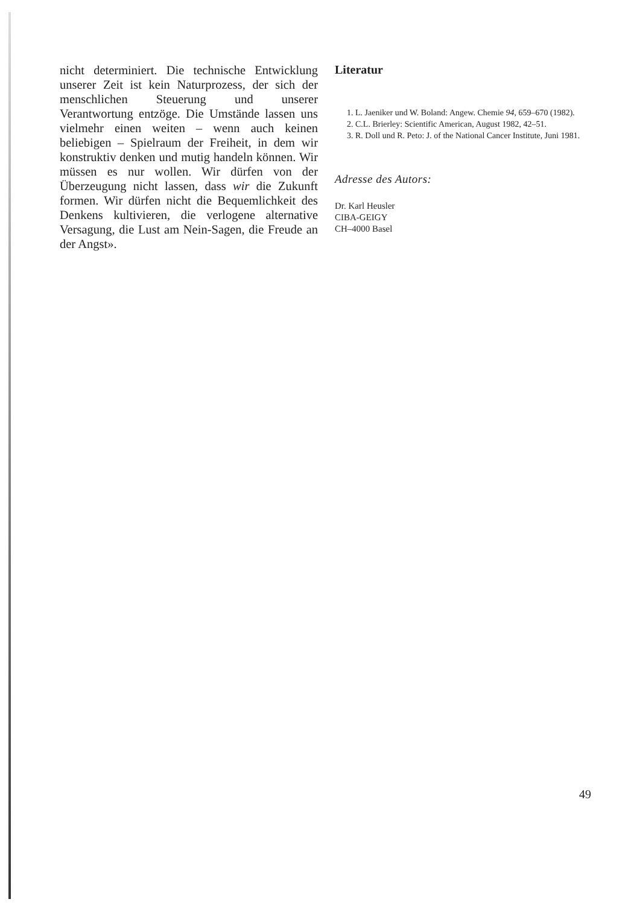nicht determiniert. Die technische Entwicklung unserer Zeit ist kein Naturprozess, der sich der menschlichen Steuerung und unserer Verantwortung entzöge. Die Umstände lassen uns vielmehr einen weiten – wenn auch keinen beliebigen – Spielraum der Freiheit, in dem wir konstruktiv denken und mutig handeln können. Wir müssen es nur wollen. Wir dürfen von der Überzeugung nicht lassen, dass wir die Zukunft formen. Wir dürfen nicht die Bequemlichkeit des Denkens kultivieren, die verlogene alternative Versagung, die Lust am Nein-Sagen, die Freude an der Angst».
Literatur
1. L. Jaeniker und W. Boland: Angew. Chemie 94, 659–670 (1982).
2. C.L. Brierley: Scientific American, August 1982, 42–51.
3. R. Doll und R. Peto: J. of the National Cancer Institute, Juni 1981.
Adresse des Autors:
Dr. Karl Heusler
CIBA-GEIGY
CH–4000 Basel
49